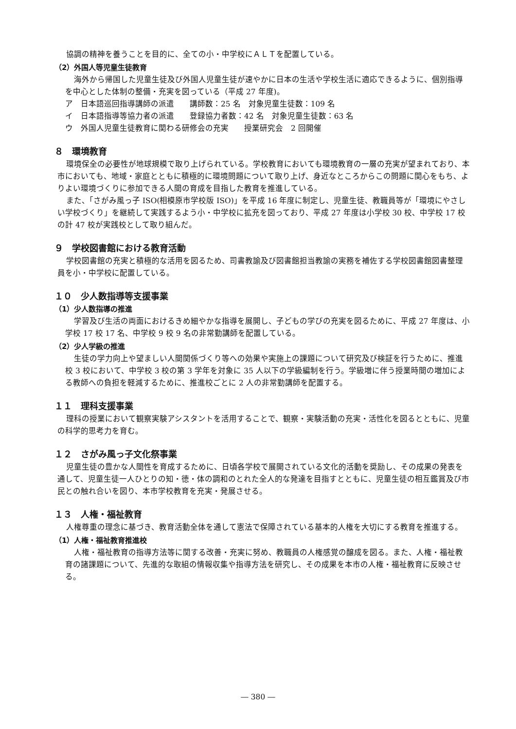協調の精神を養うことを目的に、全ての小・中学校にＡＬＴを配置している。
（2）外国人等児童生徒教育
海外から帰国した児童生徒及び外国人児童生徒が速やかに日本の生活や学校生活に適応できるように、個別指導を中心とした体制の整備・充実を図っている（平成 27 年度)。
ア　日本語巡回指導講師の派遣　　講師数：25 名　対象児童生徒数：109 名
イ　日本語指導等協力者の派遣　　登録協力者数：42 名　対象児童生徒数：63 名
ウ　外国人児童生徒教育に関わる研修会の充実　　授業研究会　2 回開催
８　環境教育
環境保全の必要性が地球規模で取り上げられている。学校教育においても環境教育の一層の充実が望まれており、本市においても、地域・家庭とともに積極的に環境問題について取り上げ、身近なところからこの問題に関心をもち、よりよい環境づくりに参加できる人間の育成を目指した教育を推進している。
また、「さがみ風っ子 ISO(相模原市学校版 ISO)」を平成 16 年度に制定し、児童生徒、教職員等が「環境にやさしい学校づくり」を継続して実践するよう小・中学校に拡充を図っており、平成 27 年度は小学校 30 校、中学校 17 校の計 47 校が実践校として取り組んだ。
９　学校図書館における教育活動
学校図書館の充実と積極的な活用を図るため、司書教諭及び図書館担当教諭の実務を補佐する学校図書館図書整理員を小・中学校に配置している。
１０　少人数指導等支援事業
（1）少人数指導の推進
学習及び生活の両面におけるきめ細やかな指導を展開し、子どもの学びの充実を図るために、平成 27 年度は、小学校 17 校 17 名、中学校 9 校 9 名の非常勤講師を配置している。
（2）少人学級の推進
生徒の学力向上や望ましい人間関係づくり等への効果や実施上の課題について研究及び検証を行うために、推進校 3 校において、中学校 3 校の第 3 学年を対象に 35 人以下の学級編制を行う。学級増に伴う授業時間の増加による教師への負担を軽減するために、推進校ごとに 2 人の非常勤講師を配置する。
１１　理科支援事業
理科の授業において観察実験アシスタントを活用することで、観察・実験活動の充実・活性化を図るとともに、児童の科学的思考力を育む。
１２　さがみ風っ子文化祭事業
児童生徒の豊かな人間性を育成するために、日頃各学校で展開されている文化的活動を奨励し、その成果の発表を通して、児童生徒一人ひとりの知・徳・体の調和のとれた全人的な発達を目指すとともに、児童生徒の相互鑑賞及び市民との触れ合いを図り、本市学校教育を充実・発展させる。
１３　人権・福祉教育
人権尊重の理念に基づき、教育活動全体を通して憲法で保障されている基本的人権を大切にする教育を推進する。
（1）人権・福祉教育推進校
人権・福祉教育の指導方法等に関する改善・充実に努め、教職員の人権感覚の醸成を図る。また、人権・福祉教育の諸課題について、先進的な取組の情報収集や指導方法を研究し、その成果を本市の人権・福祉教育に反映させる。
― 380 ―